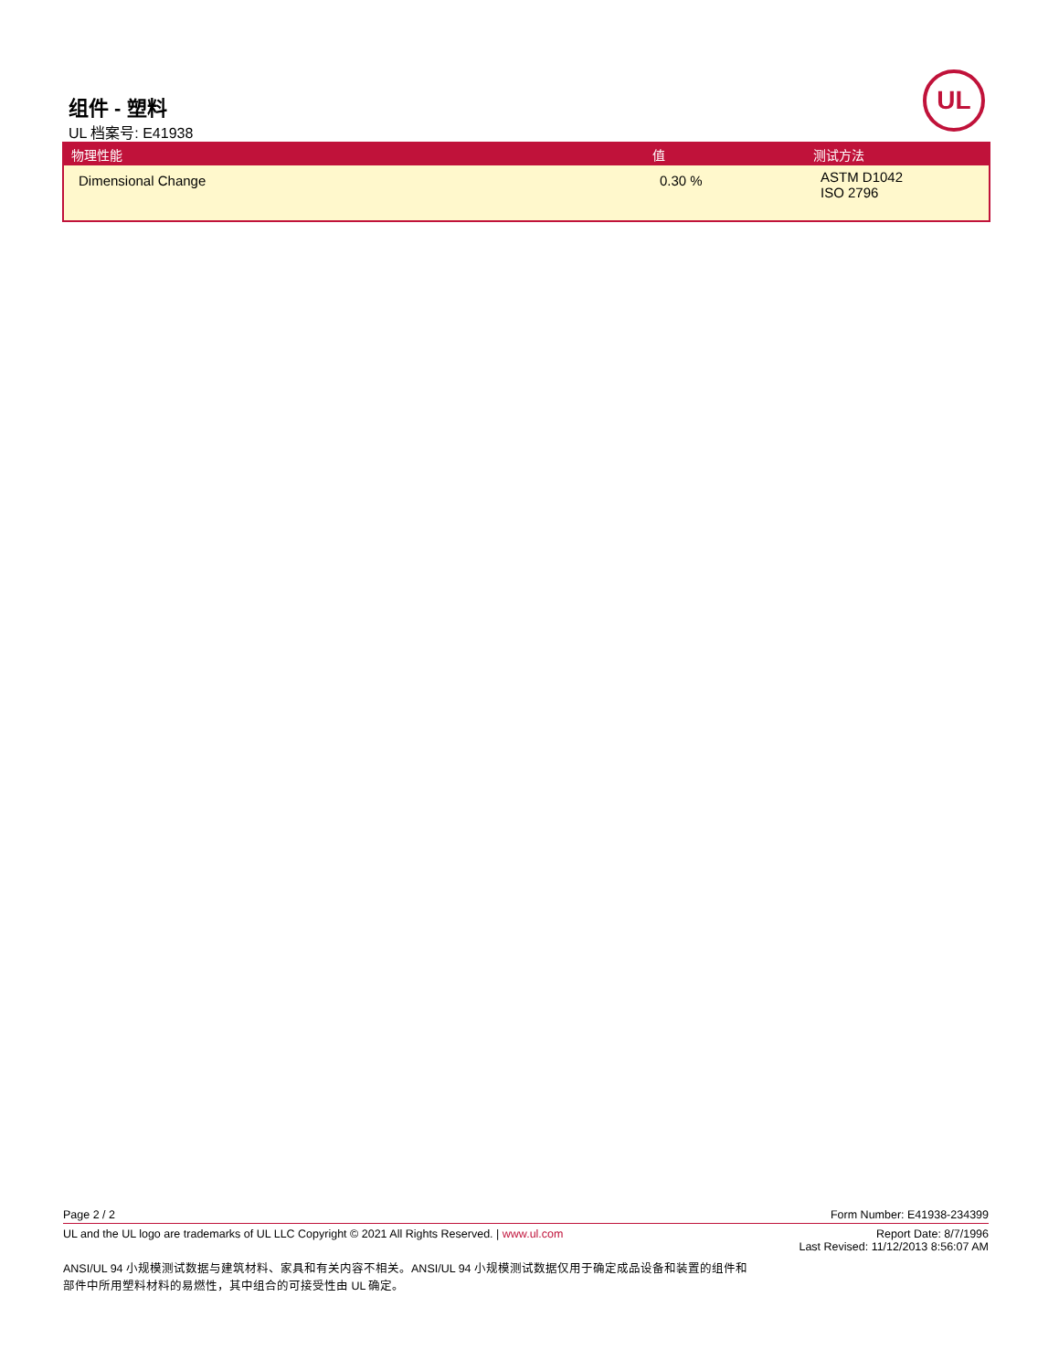组件 - 塑料
UL 档案号: E41938
UL
| 物理性能 | 值 | 测试方法 |
| --- | --- | --- |
| Dimensional Change | 0.30 % | ASTM D1042 ISO 2796 |
Page 2 / 2 Form Number: E41938-234399
UL and the UL logo are trademarks of UL LLC Copyright © 2021 All Rights Reserved. | www.ul.com Report Date: 8/7/1996
Last Revised: 11/12/2013 8:56:07 AM
ANSI/UL 94 小规模测试数据与建筑材料、家具和有关内容不相关。ANSI/UL 94 小规模测试数据仅用于确定成品设备和装置的组件和部件中所用塑料材料的易燃性，其中组合的可接受性由 UL 确定。